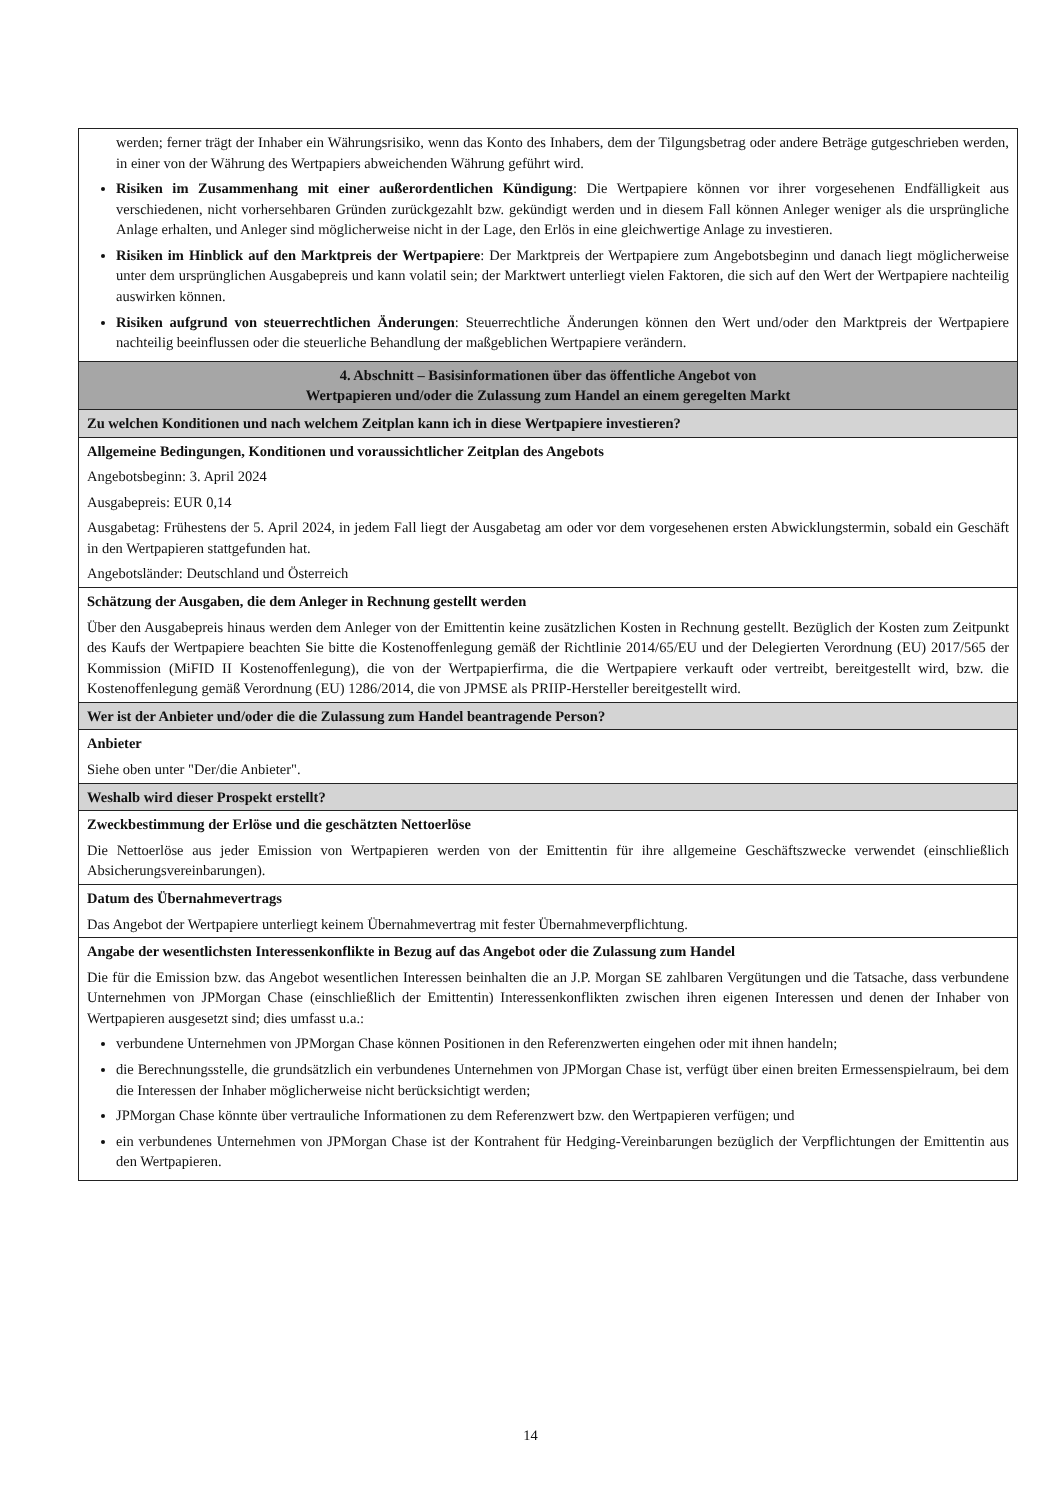| werden; ferner trägt der Inhaber ein Währungsrisiko, wenn das Konto des Inhabers, dem der Tilgungsbetrag oder andere Beträge gutgeschrieben werden, in einer von der Währung des Wertpapiers abweichenden Währung geführt wird. Risiken im Zusammenhang mit einer außerordentlichen Kündigung : Die Wertpapiere können vor ihrer vorgesehenen Endfälligkeit aus verschiedenen, nicht vorhersehbaren Gründen zurückgezahlt bzw. gekündigt werden und in diesem Fall können Anleger weniger als die ursprüngliche Anlage erhalten, und Anleger sind möglicherweise nicht in der Lage, den Erlös in eine gleichwertige Anlage zu investieren. Risiken im Hinblick auf den Marktpreis der Wertpapiere : Der Marktpreis der Wertpapiere zum Angebotsbeginn und danach liegt möglicherweise unter dem ursprünglichen Ausgabepreis und kann volatil sein; der Marktwert unterliegt vielen Faktoren, die sich auf den Wert der Wertpapiere nachteilig auswirken können. Risiken aufgrund von steuerrechtlichen Änderungen : Steuerrechtliche Änderungen können den Wert und/oder den Marktpreis der Wertpapiere nachteilig beeinflussen oder die steuerliche Behandlung der maßgeblichen Wertpapiere verändern. |
| 4. Abschnitt – Basisinformationen über das öffentliche Angebot von Wertpapieren und/oder die Zulassung zum Handel an einem geregelten Markt |
| Zu welchen Konditionen und nach welchem Zeitplan kann ich in diese Wertpapiere investieren? |
| Allgemeine Bedingungen, Konditionen und voraussichtlicher Zeitplan des Angebots Angebotsbeginn: 3. April 2024 Ausgabepreis: EUR 0,14 Ausgabetag: Frühestens der 5. April 2024, in jedem Fall liegt der Ausgabetag am oder vor dem vorgesehenen ersten Abwicklungstermin, sobald ein Geschäft in den Wertpapieren stattgefunden hat. Angebotsländer: Deutschland und Österreich |
| Schätzung der Ausgaben, die dem Anleger in Rechnung gestellt werden Über den Ausgabepreis hinaus werden dem Anleger von der Emittentin keine zusätzlichen Kosten in Rechnung gestellt. Bezüglich der Kosten zum Zeitpunkt des Kaufs der Wertpapiere beachten Sie bitte die Kostenoffenlegung gemäß der Richtlinie 2014/65/EU und der Delegierten Verordnung (EU) 2017/565 der Kommission (MiFID II Kostenoffenlegung), die von der Wertpapierfirma, die die Wertpapiere verkauft oder vertreibt, bereitgestellt wird, bzw. die Kostenoffenlegung gemäß Verordnung (EU) 1286/2014, die von JPMSE als PRIIP-Hersteller bereitgestellt wird. |
| Wer ist der Anbieter und/oder die die Zulassung zum Handel beantragende Person? |
| Anbieter Siehe oben unter "Der/die Anbieter". |
| Weshalb wird dieser Prospekt erstellt? |
| Zweckbestimmung der Erlöse und die geschätzten Nettoerlöse Die Nettoerlöse aus jeder Emission von Wertpapieren werden von der Emittentin für ihre allgemeine Geschäftszwecke verwendet (einschließlich Absicherungsvereinbarungen). |
| Datum des Übernahmevertrags Das Angebot der Wertpapiere unterliegt keinem Übernahmevertrag mit fester Übernahmeverpflichtung. |
| Angabe der wesentlichsten Interessenkonflikte in Bezug auf das Angebot oder die Zulassung zum Handel Die für die Emission bzw. das Angebot wesentlichen Interessen beinhalten die an J.P. Morgan SE zahlbaren Vergütungen und die Tatsache, dass verbundene Unternehmen von JPMorgan Chase (einschließlich der Emittentin) Interessenkonflikten zwischen ihren eigenen Interessen und denen der Inhaber von Wertpapieren ausgesetzt sind; dies umfasst u.a.: verbundene Unternehmen von JPMorgan Chase können Positionen in den Referenzwerten eingehen oder mit ihnen handeln; die Berechnungsstelle, die grundsätzlich ein verbundenes Unternehmen von JPMorgan Chase ist, verfügt über einen breiten Ermessenspielraum, bei dem die Interessen der Inhaber möglicherweise nicht berücksichtigt werden; JPMorgan Chase könnte über vertrauliche Informationen zu dem Referenzwert bzw. den Wertpapieren verfügen; und ein verbundenes Unternehmen von JPMorgan Chase ist der Kontrahent für Hedging-Vereinbarungen bezüglich der Verpflichtungen der Emittentin aus den Wertpapieren. |
14